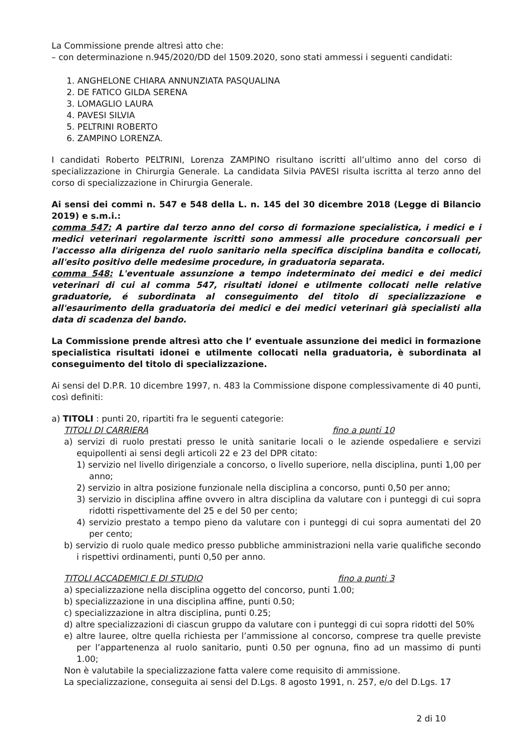La Commissione prende altresì atto che:
– con determinazione n.945/2020/DD del 1509.2020, sono stati ammessi i seguenti candidati:
1. ANGHELONE CHIARA ANNUNZIATA PASQUALINA
2. DE FATICO GILDA SERENA
3. LOMAGLIO LAURA
4. PAVESI SILVIA
5. PELTRINI ROBERTO
6. ZAMPINO LORENZA.
I candidati Roberto PELTRINI, Lorenza ZAMPINO risultano iscritti all’ultimo anno del corso di specializzazione in Chirurgia Generale. La candidata Silvia PAVESI risulta iscritta al terzo anno del corso di specializzazione in Chirurgia Generale.
Ai sensi dei commi n. 547 e 548 della L. n. 145 del 30 dicembre 2018 (Legge di Bilancio 2019) e s.m.i.:
comma 547: A partire dal terzo anno del corso di formazione specialistica, i medici e i medici veterinari regolarmente iscritti sono ammessi alle procedure concorsuali per l'accesso alla dirigenza del ruolo sanitario nella specifica disciplina bandita e collocati, all'esito positivo delle medesime procedure, in graduatoria separata.
comma 548: L'eventuale assunzione a tempo indeterminato dei medici e dei medici veterinari di cui al comma 547, risultati idonei e utilmente collocati nelle relative graduatorie, é subordinata al conseguimento del titolo di specializzazione e all'esaurimento della graduatoria dei medici e dei medici veterinari già specialisti alla data di scadenza del bando.
La Commissione prende altresì atto che l’ eventuale assunzione dei medici in formazione specialistica risultati idonei e utilmente collocati nella graduatoria, è subordinata al conseguimento del titolo di specializzazione.
Ai sensi del D.P.R. 10 dicembre 1997, n. 483 la Commissione dispone complessivamente di 40 punti, così definiti:
a) TITOLI : punti 20, ripartiti fra le seguenti categorie:
TITOLI DI CARRIERA fino a punti 10
a) servizi di ruolo prestati presso le unità sanitarie locali o le aziende ospedaliere e servizi equipollenti ai sensi degli articoli 22 e 23 del DPR citato:
1) servizio nel livello dirigenziale a concorso, o livello superiore, nella disciplina, punti 1,00 per anno;
2) servizio in altra posizione funzionale nella disciplina a concorso, punti 0,50 per anno;
3) servizio in disciplina affine ovvero in altra disciplina da valutare con i punteggi di cui sopra ridotti rispettivamente del 25 e del 50 per cento;
4) servizio prestato a tempo pieno da valutare con i punteggi di cui sopra aumentati del 20 per cento;
b) servizio di ruolo quale medico presso pubbliche amministrazioni nella varie qualifiche secondo i rispettivi ordinamenti, punti 0,50 per anno.
TITOLI ACCADEMICI E DI STUDIO fino a punti 3
a) specializzazione nella disciplina oggetto del concorso, punti 1.00;
b) specializzazione in una disciplina affine, punti 0.50;
c) specializzazione in altra disciplina, punti 0.25;
d) altre specializzazioni di ciascun gruppo da valutare con i punteggi di cui sopra ridotti del 50%
e) altre lauree, oltre quella richiesta per l’ammissione al concorso, comprese tra quelle previste per l’appartenenza al ruolo sanitario, punti 0.50 per ognuna, fino ad un massimo di punti 1.00;
Non è valutabile la specializzazione fatta valere come requisito di ammissione.
La specializzazione, conseguita ai sensi del D.Lgs. 8 agosto 1991, n. 257, e/o del D.Lgs. 17
2 di 10